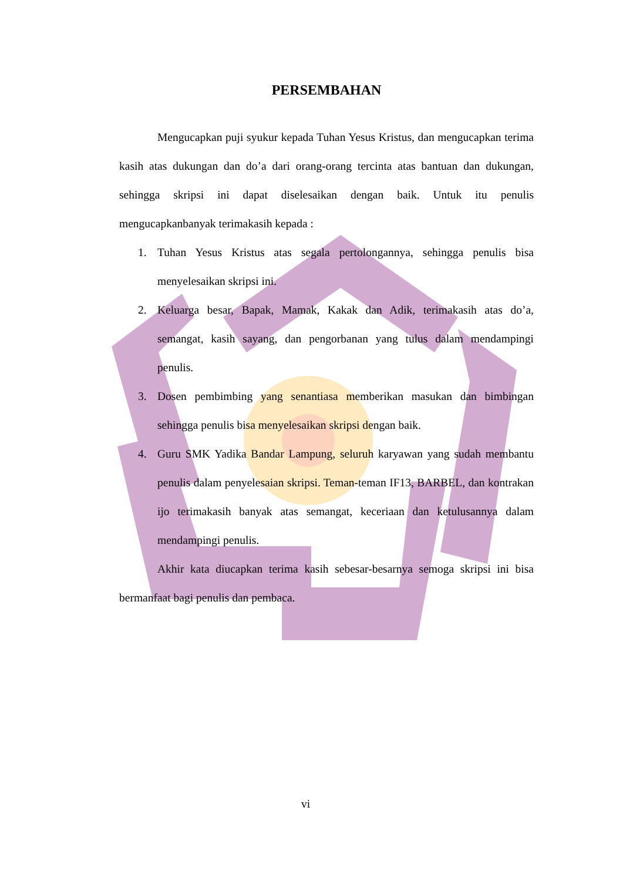PERSEMBAHAN
Mengucapkan puji syukur kepada Tuhan Yesus Kristus, dan mengucapkan terima kasih atas dukungan dan do’a dari orang-orang tercinta atas bantuan dan dukungan, sehingga skripsi ini dapat diselesaikan dengan baik. Untuk itu penulis mengucapkanbanyak terimakasih kepada :
1. Tuhan Yesus Kristus atas segala pertolongannya, sehingga penulis bisa menyelesaikan skripsi ini.
2. Keluarga besar, Bapak, Mamak, Kakak dan Adik, terimakasih atas do’a, semangat, kasih sayang, dan pengorbanan yang tulus dalam mendampingi penulis.
3. Dosen pembimbing yang senantiasa memberikan masukan dan bimbingan sehingga penulis bisa menyelesaikan skripsi dengan baik.
4. Guru SMK Yadika Bandar Lampung, seluruh karyawan yang sudah membantu penulis dalam penyelesaian skripsi. Teman-teman IF13, BARBEL, dan kontrakan ijo terimakasih banyak atas semangat, keceriaan dan ketulusannya dalam mendampingi penulis.
Akhir kata diucapkan terima kasih sebesar-besarnya semoga skripsi ini bisa bermanfaat bagi penulis dan pembaca.
vi